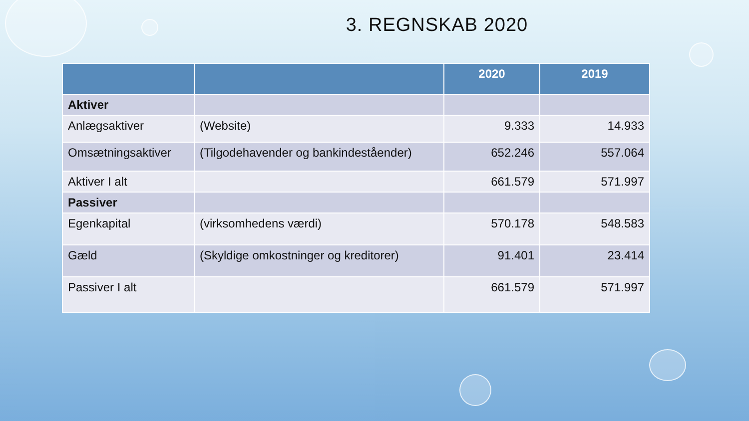3. REGNSKAB 2020
| | | 2020 | 2019 |
| --- | --- | --- | --- |
| Aktiver | | | |
| Anlægsaktiver | (Website) | 9.333 | 14.933 |
| Omsætningsaktiver | (Tilgodehavender og bankindeståender) | 652.246 | 557.064 |
| Aktiver I alt | | 661.579 | 571.997 |
| Passiver | | | |
| Egenkapital | (virksomhedens værdi) | 570.178 | 548.583 |
| Gæld | (Skyldige omkostninger og kreditorer) | 91.401 | 23.414 |
| Passiver I alt | | 661.579 | 571.997 |